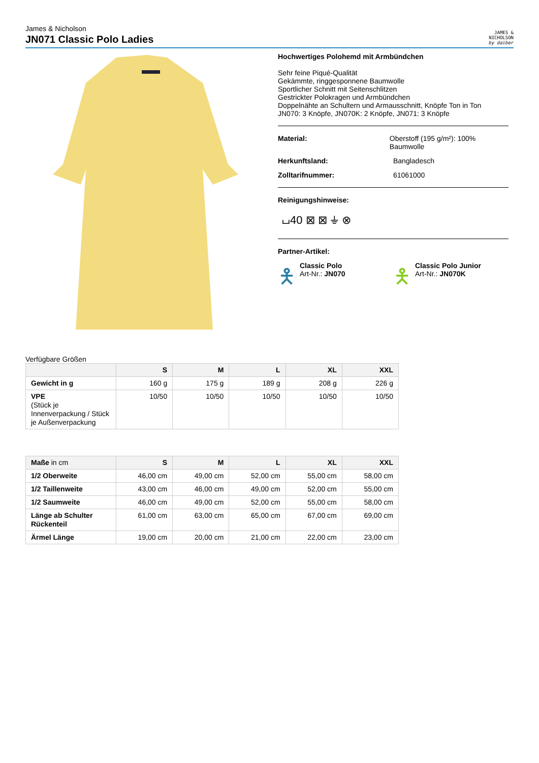James & Nicholson
JN071 Classic Polo Ladies
JAMES &
NICHOLSON
by daiber
Hochwertiges Polohemd mit Armbündchen
Sehr feine Piqué-Qualität
Gekämmte, ringgesponnene Baumwolle
Sportlicher Schnitt mit Seitenschlitzen
Gestrickter Polokragen und Armbündchen
Doppelnähte an Schultern und Armausschnitt, Knöpfe Ton in Ton
JN070: 3 Knöpfe, JN070K: 2 Knöpfe, JN071: 3 Knöpfe
Material: Oberstoff (195 g/m²): 100% Baumwolle
Herkunftsland: Bangladesch
Zolltarifnummer: 61061000
Reinigungshinweise:
⌴40 ⊠ ⊠ ⏚ ⊗
Partner-Artikel:
🯅 Classic Polo
Art-Nr.: JN070
🯅 Classic Polo Junior
Art-Nr.: JN070K
Verfügbare Größen
| | S | M | L | XL | XXL |
| --- | --- | --- | --- | --- | --- |
| Gewicht in g | 160 g | 175 g | 189 g | 208 g | 226 g |
| VPE (Stück je Innenverpackung / Stück je Außenverpackung | 10/50 | 10/50 | 10/50 | 10/50 | 10/50 |
| Maße in cm | S | M | L | XL | XXL |
| --- | --- | --- | --- | --- | --- |
| 1/2 Oberweite | 46,00 cm | 49,00 cm | 52,00 cm | 55,00 cm | 58,00 cm |
| 1/2 Taillenweite | 43,00 cm | 46,00 cm | 49,00 cm | 52,00 cm | 55,00 cm |
| 1/2 Saumweite | 46,00 cm | 49,00 cm | 52,00 cm | 55,00 cm | 58,00 cm |
| Länge ab Schulter Rückenteil | 61,00 cm | 63,00 cm | 65,00 cm | 67,00 cm | 69,00 cm |
| Ärmel Länge | 19,00 cm | 20,00 cm | 21,00 cm | 22,00 cm | 23,00 cm |